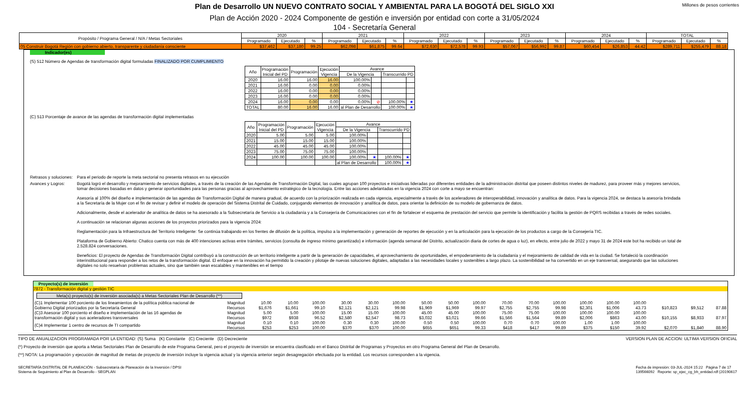Millones de pesos corrientes
Plan de Desarrollo UN NUEVO CONTRATO SOCIAL Y AMBIENTAL PARA LA BOGOTÁ DEL SIGLO XXI
Plan de Acción 2020 - 2024 Componente de gestión e inversión por entidad con corte a 31/05/2024
104 - Secretaría General
| Propósito / Programa General / N/A / Metas Sectoriales | 2020 | | | 2021 | | | 2022 | | | 2023 | | | 2024 | | | TOTAL | | |
| --- | --- | --- | --- | --- | --- | --- | --- | --- | --- | --- | --- | --- | --- | --- | --- | --- | --- | --- |
| | Programado | Ejecutado | % | Programado | Ejecutado | % | Programado | Ejecutado | % | Programado | Ejecutado | % | Programado | Ejecutado | % | Programado | Ejecutado | % |
| 05 Construir Bogotá Región con gobierno abierto, transparente y ciudadanía consciente | $37,462 | $37,180 | 99.25 | $62,098 | $61,875 | 99.64 | $72,630 | $72,578 | 99.93 | $57,067 | $56,992 | 99.87 | $60,454 | $26,853 | 44.42 | $289,711 | $255,479 | 88.18 |
Indicador(es)
(S) 512 Número de Agendas de transformación digital formuladas FINALIZADO POR CUMPLIMIENTO
| Año | Programación Inicial del PD | Programación | Ejecución Vigencia | Avance | | | |
| --- | --- | --- | --- | --- | --- | --- | --- |
| | | | | De la Vigencia | | Transcurrido PD | |
| 2020 | 16.00 | 16.00 | 16.00 | 100.00% | | | |
| 2021 | 16.00 | 0.00 | 0.00 | 0.00% | | | |
| 2022 | 16.00 | 0.00 | 0.00 | 0.00% | | | |
| 2023 | 16.00 | 0.00 | 0.00 | 0.00% | | | |
| 2024 | 16.00 | 0.00 | 0.00 | 0.00% | ⊘ | 100.00% | ★ |
| TOTAL | 80.00 | 16.00 | 16.00 | al Plan de Desarrollo | | 100.00% | ★ |
(C) 513 Porcentaje de avance de las agendas de transformación digital implementadas
| Año | Programación Inicial del PD | Programación | Ejecución Vigencia | Avance | | | |
| --- | --- | --- | --- | --- | --- | --- | --- |
| | | | | De la Vigencia | | Transcurrido PD | |
| 2020 | 5.00 | 5.00 | 5.00 | 100.00% | | | |
| 2021 | 15.00 | 15.00 | 15.00 | 100.00% | | | |
| 2022 | 45.00 | 45.00 | 45.00 | 100.00% | | | |
| 2023 | 75.00 | 75.00 | 75.00 | 100.00% | | | |
| 2024 | 100.00 | 100.00 | 100.00 | 100.00% | ★ | 100.00% | ★ |
| | | | | al Plan de Desarrollo | | 100.00% | ★ |
Retrasos y soluciones:
Para el periodo de reporte la meta sectorial no presenta retrasos en su ejecución
Avances y Logros: Bogotá logró el desarrollo y mejoramiento de servicios digitales, a través de la creación de las Agendas de Transformación Digital, las cuales agrupan 100 proyectos e iniciativas lideradas por diferentes entidades de la administración distrital que poseen distintos niveles de madurez, para proveer más y mejores servicios, tomar decisiones basadas en datos y generar oportunidades para las personas gracias al aprovechamiento estratégico de la tecnología. Entre las acciones adelantadas en la vigencia 2024 con corte a mayo se encuentran:
Asesoría al 100% del diseño e implementación de las agendas de Transformación Digital de manera gradual, de acuerdo con la priorización realizada en cada vigencia, especialmente a través de los aceleradores de interoperabilidad, innovación y analítica de datos. Para la vigencia 2024, se destaca la asesoría brindada a la Secretaría de la Mujer con el fin de revisar y definir el modelo de operación del Sistema Distrital de Cuidado, conjugando elementos de innovación y analítica de datos, para orientar la definición de su modelo de gobernanza de datos.
Adicionalmente, desde el acelerador de analítica de datos se ha asesorado a la Subsecretaría de Servicio a la ciudadanía y a la Consejería de Comunicaciones con el fin de fortalecer el esquema de prestación del servicio que permite la identificación y facilita la gestión de PQRS recibidas a través de redes sociales.
A continuación se relacionan algunas acciones de los proyectos priorizados para la vigencia 2024:
Reglamentación para la Infraestructura del Territorio Inteligente: Se continúa trabajando en los frentes de difusión de la política, impulso a la implementación y generación de reportes de ejecución y en la articulación para la ejecución de los productos a cargo de la Consejería TIC.
Plataforma de Gobierno Abierto: Chatico cuenta con más de 400 intenciones activas entre trámites, servicios (consulta de ingreso mínimo garantizado) e información (agenda semanal del Distrito, actualización diaria de cortes de agua o luz), en efecto, entre julio de 2022 y mayo 31 de 2024 este bot ha recibido un total de 2.528.824 conversaciones.
Beneficios: El proyecto de Agendas de Transformación Digital contribuyó a la construcción de un territorio inteligente a partir de la generación de capacidades, el aprovechamiento de oportunidades, el empoderamiento de la ciudadanía y el mejoramiento de calidad de vida en la ciudad. Se fortaleció la coordinación interinstitucional para responder a los retos de la transformación digital. El enfoque en la innovación ha permitido la creación y pilotaje de nuevas soluciones digitales, adaptadas a las necesidades locales y sostenibles a largo plazo. La sostenibilidad se ha convertido en un eje transversal, asegurando que las soluciones digitales no solo resuelvan problemas actuales, sino que también sean escalables y mantenibles en el tiempo
Proyecto(s) de inversión
7872 - Transformación digital y gestión TIC
Meta(s) proyecto(s) de inversión asociada(s) a Metas Sectoriales Plan de Desarrollo (**)
| (C)1 Implementar 100 porciento de los lineamientos de la política pública nacional de Gobierno Digital priorizados por la Secretaría General | Magnitud | 10.00 | 10.00 | 100.00 | 30.00 | 30.00 | 100.00 | 50.00 | 50.00 | 100.00 | 70.00 | 70.00 | 100.00 | 100.00 | 100.00 | 100.00 | | | |
| | Recursos | $1,676 | $1,661 | 99.10 | $2,121 | $2,121 | 99.98 | $1,969 | $1,969 | 99.97 | $2,755 | $2,755 | 99.98 | $2,301 | $1,006 | 43.73 | $10,823 | $9,512 | 87.88 |
| (C)3 Asesorar 100 porciento el diseño e implementación de las 16 agendas de transformación digital y sus aceleradores transversales | Magnitud | 5.00 | 5.00 | 100.00 | 15.00 | 15.00 | 100.00 | 45.00 | 45.00 | 100.00 | 75.00 | 75.00 | 100.00 | 100.00 | 100.00 | 100.00 | | | |
| | Recursos | $972 | $938 | 96.52 | $2,580 | $2,547 | 98.73 | $3,032 | $3,021 | 99.66 | $1,566 | $1,564 | 99.89 | $2,006 | $863 | 43.00 | $10,155 | $8,933 | 87.97 |
| (C)4 Implementar 1 centro de recursos de TI compartido | Magnitud | 0.10 | 0.10 | 100.00 | 0.30 | 0.30 | 100.00 | 0.50 | 0.50 | 100.00 | 0.70 | 0.70 | 100.00 | 1.00 | 1.00 | 100.00 | | | |
| | Recursos | $253 | $253 | 100.00 | $370 | $370 | 100.00 | $655 | $651 | 99.33 | $418 | $417 | 99.89 | $375 | $150 | 39.92 | $2,070 | $1,840 | 88.90 |
TIPO DE ANUALIZACION PROGRAMADA POR LA ENTIDAD: (S) Suma (K) Constante (C) Creciente (D) Decreciente VERSION PLAN DE ACCION: ULTIMA VERSION OFICIAL
(*) Proyecto de inversión que aporta a Metas Sectoriales Plan de Desarrollo de este Programa General, pero el proyecto de inversión se encuentra clasificado en el Banco Distrital de Programas y Proyectos en otro Programa General del Plan de Desarrollo.
(**) NOTA: La programación y ejecución de magnitud de metas de proyecto de inversión incluye la vigencia actual y la vigencia anterior según desagregación efectuada por la entidad. Los recursos corresponden a la vigencia.
SECRETARÍA DISTRITAL DE PLANEACIÓN - Subsecretaría de Planeación de la Inversión / DPSI
Sistema de Seguimiento al Plan de Desarrollo - SEGPLAN
Fecha de impresión: 03-JUL-2024 15:22 Página 7 de 17
139566092 Reporte: sp_ejec_cg_bh_entidad.rdf (20190617